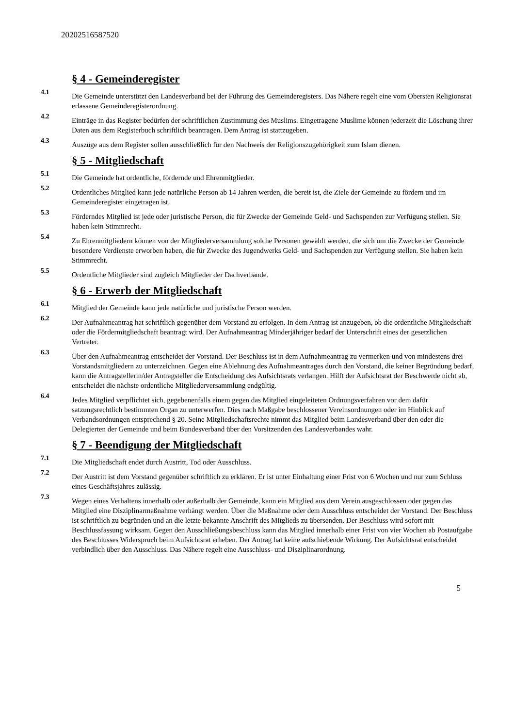20202516587520
§ 4 - Gemeinderegister
4.1
Die Gemeinde unterstützt den Landesverband bei der Führung des Gemeinderegisters. Das Nähere regelt eine vom Obersten Religionsrat erlassene Gemeinderegisterordnung.
4.2
Einträge in das Register bedürfen der schriftlichen Zustimmung des Muslims. Eingetragene Muslime können jederzeit die Löschung ihrer Daten aus dem Registerbuch schriftlich beantragen. Dem Antrag ist stattzugeben.
4.3
Auszüge aus dem Register sollen ausschließlich für den Nachweis der Religionszugehörigkeit zum Islam dienen.
§ 5 - Mitgliedschaft
5.1
Die Gemeinde hat ordentliche, fördernde und Ehrenmitglieder.
5.2
Ordentliches Mitglied kann jede natürliche Person ab 14 Jahren werden, die bereit ist, die Ziele der Gemeinde zu fördern und im Gemeinderegister eingetragen ist.
5.3
Förderndes Mitglied ist jede oder juristische Person, die für Zwecke der Gemeinde Geld- und Sachspenden zur Verfügung stellen. Sie haben kein Stimmrecht.
5.4
Zu Ehrenmitgliedern können von der Mitgliederversammlung solche Personen gewählt werden, die sich um die Zwecke der Gemeinde besondere Verdienste erworben haben, die für Zwecke des Jugendwerks Geld- und Sachspenden zur Verfügung stellen. Sie haben kein Stimmrecht.
5.5
Ordentliche Mitglieder sind zugleich Mitglieder der Dachverbände.
§ 6 - Erwerb der Mitgliedschaft
6.1
Mitglied der Gemeinde kann jede natürliche und juristische Person werden.
6.2
Der Aufnahmeantrag hat schriftlich gegenüber dem Vorstand zu erfolgen. In dem Antrag ist anzugeben, ob die ordentliche Mitgliedschaft oder die Fördermitgliedschaft beantragt wird. Der Aufnahmeantrag Minderjähriger bedarf der Unterschrift eines der gesetzlichen Vertreter.
6.3
Über den Aufnahmeantrag entscheidet der Vorstand. Der Beschluss ist in dem Aufnahmeantrag zu vermerken und von mindestens drei Vorstandsmitgliedern zu unterzeichnen. Gegen eine Ablehnung des Aufnahmeantrages durch den Vorstand, die keiner Begründung bedarf, kann die Antragstellerin/der Antragsteller die Entscheidung des Aufsichtsrats verlangen. Hilft der Aufsichtsrat der Beschwerde nicht ab, entscheidet die nächste ordentliche Mitgliederversammlung endgültig.
6.4
Jedes Mitglied verpflichtet sich, gegebenenfalls einem gegen das Mitglied eingeleiteten Ordnungsverfahren vor dem dafür satzungsrechtlich bestimmten Organ zu unterwerfen. Dies nach Maßgabe beschlossener Vereinsordnungen oder im Hinblick auf Verbandsordnungen entsprechend § 20. Seine Mitgliedschaftsrechte nimmt das Mitglied beim Landesverband über den oder die Delegierten der Gemeinde und beim Bundesverband über den Vorsitzenden des Landesverbandes wahr.
§ 7 - Beendigung der Mitgliedschaft
7.1
Die Mitgliedschaft endet durch Austritt, Tod oder Ausschluss.
7.2
Der Austritt ist dem Vorstand gegenüber schriftlich zu erklären. Er ist unter Einhaltung einer Frist von 6 Wochen und nur zum Schluss eines Geschäftsjahres zulässig.
7.3
Wegen eines Verhaltens innerhalb oder außerhalb der Gemeinde, kann ein Mitglied aus dem Verein ausgeschlossen oder gegen das Mitglied eine Disziplinarmaßnahme verhängt werden. Über die Maßnahme oder dem Ausschluss entscheidet der Vorstand. Der Beschluss ist schriftlich zu begründen und an die letzte bekannte Anschrift des Mitglieds zu übersenden. Der Beschluss wird sofort mit Beschlussfassung wirksam. Gegen den Ausschließungsbeschluss kann das Mitglied innerhalb einer Frist von vier Wochen ab Postaufgabe des Beschlusses Widerspruch beim Aufsichtsrat erheben. Der Antrag hat keine aufschiebende Wirkung. Der Aufsichtsrat entscheidet verbindlich über den Ausschluss. Das Nähere regelt eine Ausschluss- und Disziplinarordnung.
5